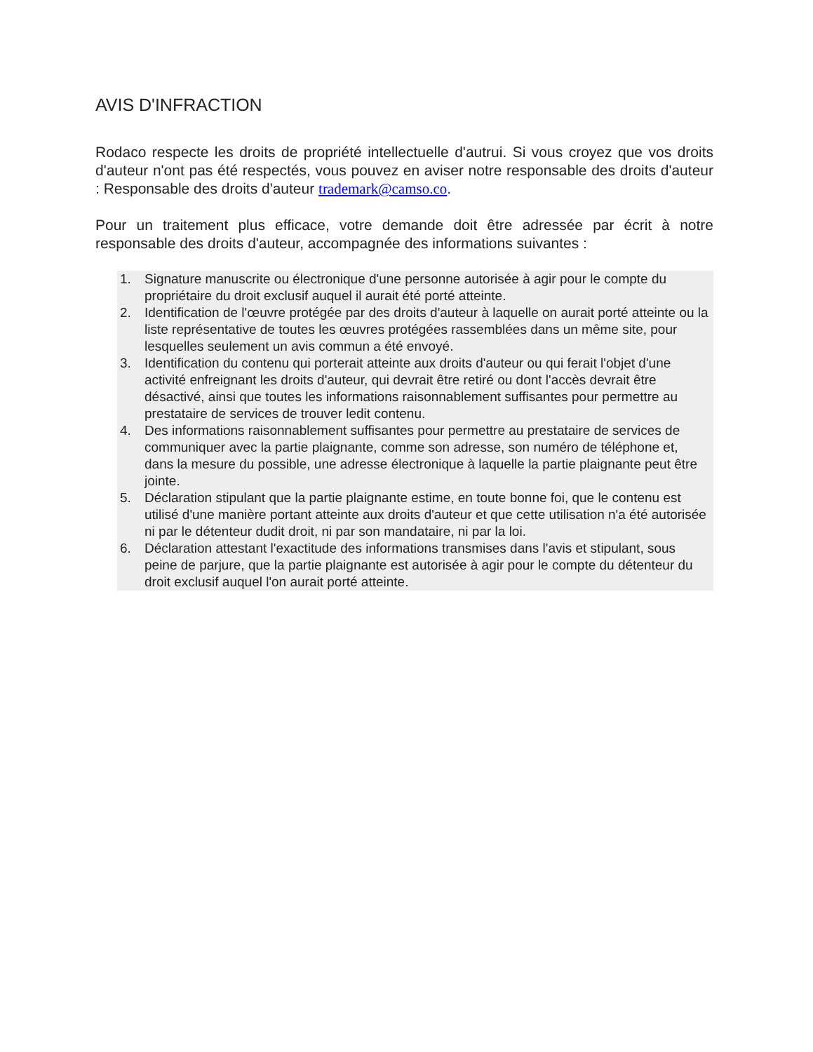AVIS D'INFRACTION
Rodaco respecte les droits de propriété intellectuelle d'autrui. Si vous croyez que vos droits d'auteur n'ont pas été respectés, vous pouvez en aviser notre responsable des droits d'auteur : Responsable des droits d'auteur trademark@camso.co.
Pour un traitement plus efficace, votre demande doit être adressée par écrit à notre responsable des droits d'auteur, accompagnée des informations suivantes :
1. Signature manuscrite ou électronique d'une personne autorisée à agir pour le compte du propriétaire du droit exclusif auquel il aurait été porté atteinte.
2. Identification de l'œuvre protégée par des droits d'auteur à laquelle on aurait porté atteinte ou la liste représentative de toutes les œuvres protégées rassemblées dans un même site, pour lesquelles seulement un avis commun a été envoyé.
3. Identification du contenu qui porterait atteinte aux droits d'auteur ou qui ferait l'objet d'une activité enfreignant les droits d'auteur, qui devrait être retiré ou dont l'accès devrait être désactivé, ainsi que toutes les informations raisonnablement suffisantes pour permettre au prestataire de services de trouver ledit contenu.
4. Des informations raisonnablement suffisantes pour permettre au prestataire de services de communiquer avec la partie plaignante, comme son adresse, son numéro de téléphone et, dans la mesure du possible, une adresse électronique à laquelle la partie plaignante peut être jointe.
5. Déclaration stipulant que la partie plaignante estime, en toute bonne foi, que le contenu est utilisé d'une manière portant atteinte aux droits d'auteur et que cette utilisation n'a été autorisée ni par le détenteur dudit droit, ni par son mandataire, ni par la loi.
6. Déclaration attestant l'exactitude des informations transmises dans l'avis et stipulant, sous peine de parjure, que la partie plaignante est autorisée à agir pour le compte du détenteur du droit exclusif auquel l'on aurait porté atteinte.